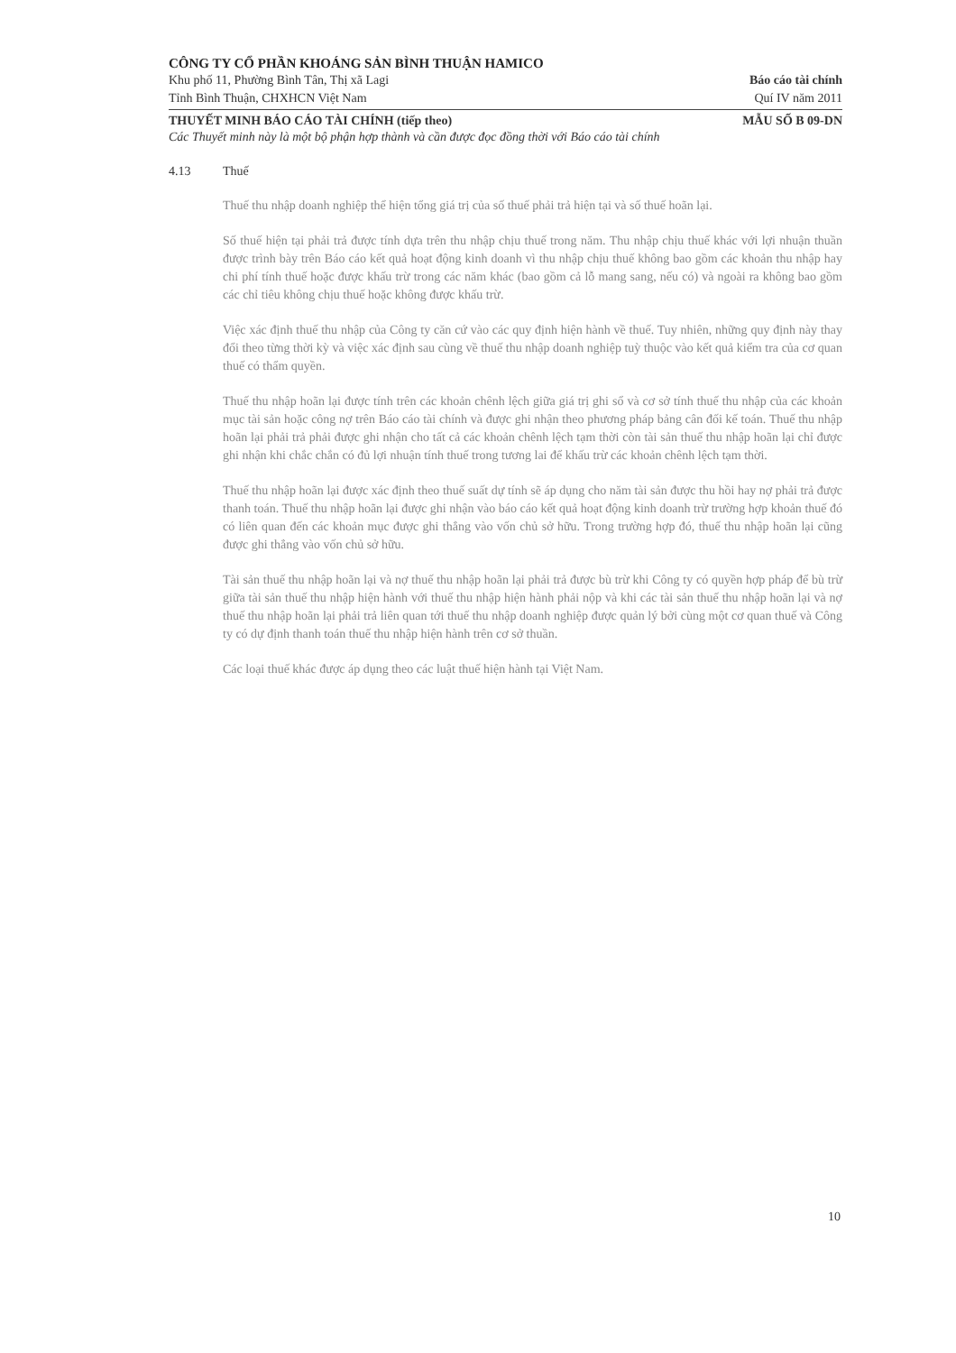CÔNG TY CỔ PHẦN KHOÁNG SẢN BÌNH THUẬN HAMICO
Khu phố 11, Phường Bình Tân, Thị xã Lagi Báo cáo tài chính
Tỉnh Bình Thuận, CHXHCN Việt Nam Quí IV năm 2011
THUYẾT MINH BÁO CÁO TÀI CHÍNH (tiếp theo) MẪU SỐ B 09-DN
Các Thuyết minh này là một bộ phận hợp thành và cần được đọc đồng thời với Báo cáo tài chính
4.13 Thuế
Thuế thu nhập doanh nghiệp thể hiện tổng giá trị của số thuế phải trả hiện tại và số thuế hoãn lại.
Số thuế hiện tại phải trả được tính dựa trên thu nhập chịu thuế trong năm. Thu nhập chịu thuế khác với lợi nhuận thuần được trình bày trên Báo cáo kết quả hoạt động kinh doanh vì thu nhập chịu thuế không bao gồm các khoản thu nhập hay chi phí tính thuế hoặc được khấu trừ trong các năm khác (bao gồm cả lỗ mang sang, nếu có) và ngoài ra không bao gồm các chỉ tiêu không chịu thuế hoặc không được khấu trừ.
Việc xác định thuế thu nhập của Công ty căn cứ vào các quy định hiện hành về thuế. Tuy nhiên, những quy định này thay đổi theo từng thời kỳ và việc xác định sau cùng về thuế thu nhập doanh nghiệp tuỳ thuộc vào kết quả kiểm tra của cơ quan thuế có thẩm quyền.
Thuế thu nhập hoãn lại được tính trên các khoản chênh lệch giữa giá trị ghi sổ và cơ sở tính thuế thu nhập của các khoản mục tài sản hoặc công nợ trên Báo cáo tài chính và được ghi nhận theo phương pháp bảng cân đối kế toán. Thuế thu nhập hoãn lại phải trả phải được ghi nhận cho tất cả các khoản chênh lệch tạm thời còn tài sản thuế thu nhập hoãn lại chỉ được ghi nhận khi chắc chắn có đủ lợi nhuận tính thuế trong tương lai để khấu trừ các khoản chênh lệch tạm thời.
Thuế thu nhập hoãn lại được xác định theo thuế suất dự tính sẽ áp dụng cho năm tài sản được thu hồi hay nợ phải trả được thanh toán. Thuế thu nhập hoãn lại được ghi nhận vào báo cáo kết quả hoạt động kinh doanh trừ trường hợp khoản thuế đó có liên quan đến các khoản mục được ghi thẳng vào vốn chủ sở hữu. Trong trường hợp đó, thuế thu nhập hoãn lại cũng được ghi thẳng vào vốn chủ sở hữu.
Tài sản thuế thu nhập hoãn lại và nợ thuế thu nhập hoãn lại phải trả được bù trừ khi Công ty có quyền hợp pháp để bù trừ giữa tài sản thuế thu nhập hiện hành với thuế thu nhập hiện hành phải nộp và khi các tài sản thuế thu nhập hoãn lại và nợ thuế thu nhập hoãn lại phải trả liên quan tới thuế thu nhập doanh nghiệp được quản lý bởi cùng một cơ quan thuế và Công ty có dự định thanh toán thuế thu nhập hiện hành trên cơ sở thuần.
Các loại thuế khác được áp dụng theo các luật thuế hiện hành tại Việt Nam.
10